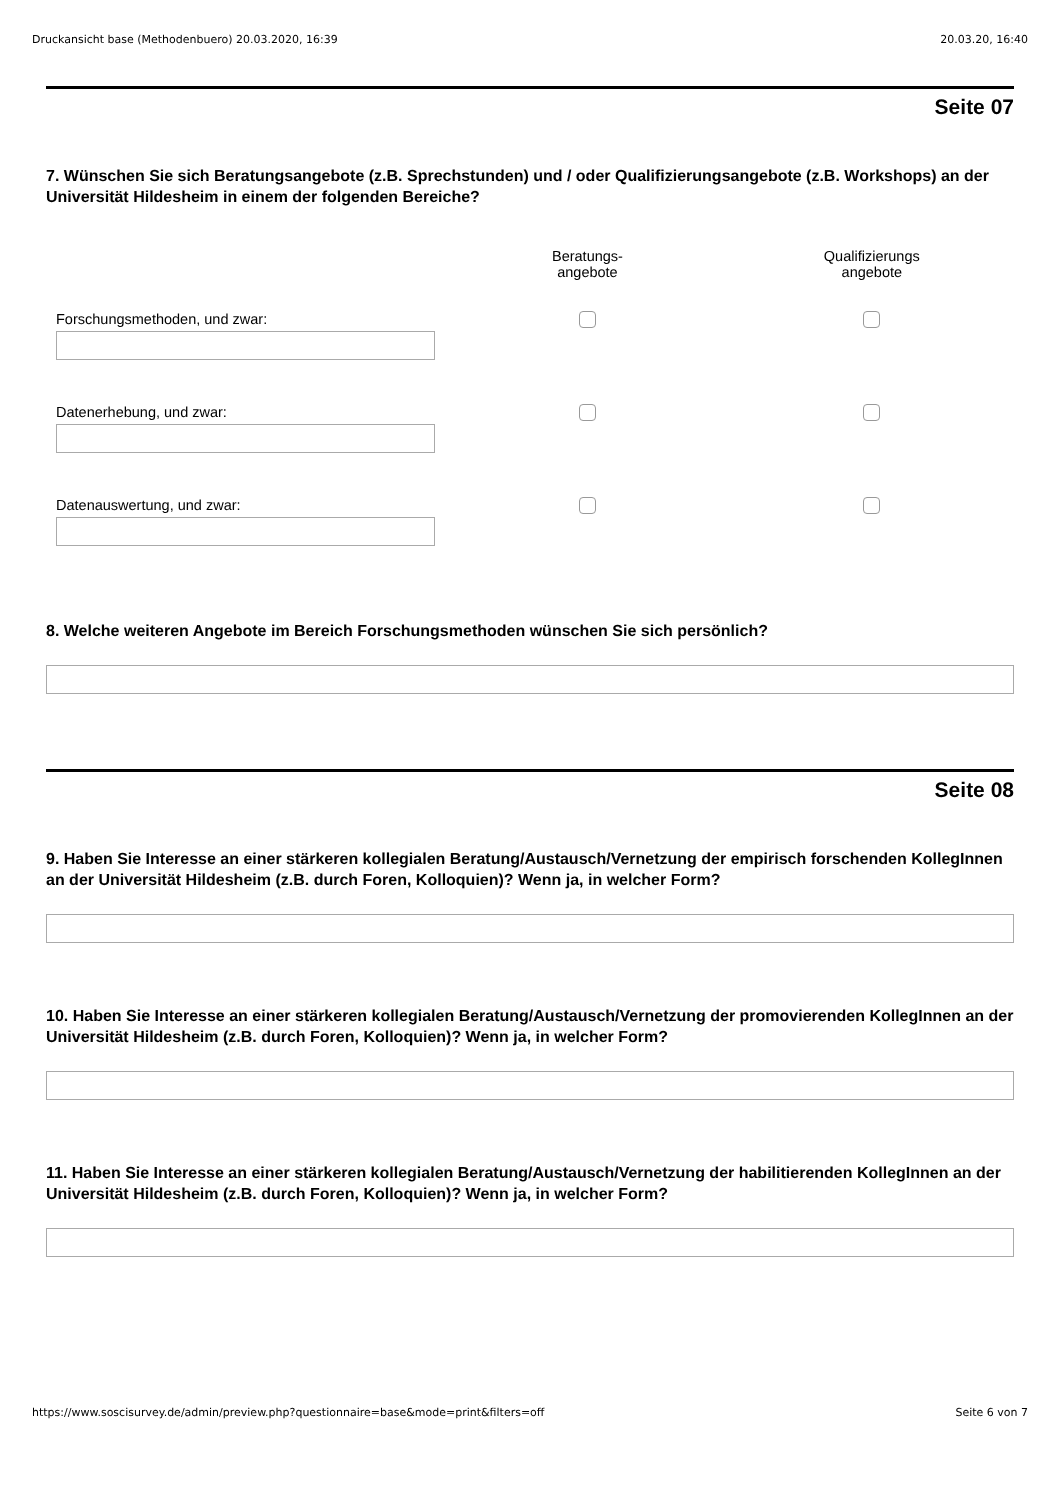Druckansicht base (Methodenbuero) 20.03.2020, 16:39 20.03.20, 16:40
Seite 07
7. Wünschen Sie sich Beratungsangebote (z.B. Sprechstunden) und / oder Qualifizierungsangebote (z.B. Workshops) an der Universität Hildesheim in einem der folgenden Bereiche?
| | Beratungs- angebote | Qualifizierungs angebote |
| --- | --- | --- |
| Forschungsmethoden, und zwar: | | |
| Datenerhebung, und zwar: | | |
| Datenauswertung, und zwar: | | |
8. Welche weiteren Angebote im Bereich Forschungsmethoden wünschen Sie sich persönlich?
Seite 08
9. Haben Sie Interesse an einer stärkeren kollegialen Beratung/Austausch/Vernetzung der empirisch forschenden KollegInnen an der Universität Hildesheim (z.B. durch Foren, Kolloquien)? Wenn ja, in welcher Form?
10. Haben Sie Interesse an einer stärkeren kollegialen Beratung/Austausch/Vernetzung der promovierenden KollegInnen an der Universität Hildesheim (z.B. durch Foren, Kolloquien)? Wenn ja, in welcher Form?
11. Haben Sie Interesse an einer stärkeren kollegialen Beratung/Austausch/Vernetzung der habilitierenden KollegInnen an der Universität Hildesheim (z.B. durch Foren, Kolloquien)? Wenn ja, in welcher Form?
https://www.soscisurvey.de/admin/preview.php?questionnaire=base&mode=print&filters=off Seite 6 von 7